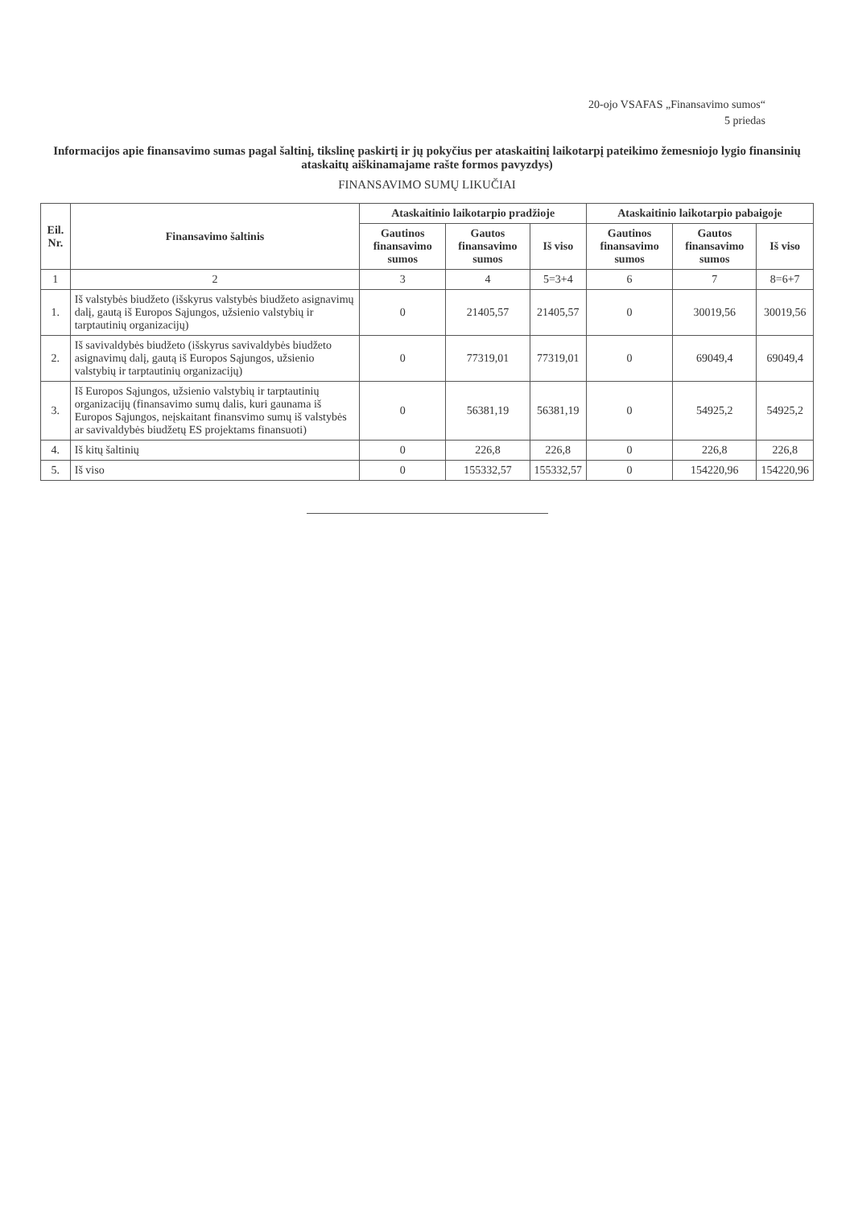20-ojo VSAFAS „Finansavimo sumos“
5 priedas
Informacijos apie finansavimo sumas pagal šaltinį, tikslinę paskirtį ir jų pokyčius per ataskaitinį laikotarpį pateikimo žemesniojo lygio finansinių ataskaitų aiškinamajame rašte formos pavyzdys)
FINANSAVIMO SUMŲ LIKUČIAI
| Eil. Nr. | Finansavimo šaltinis | Ataskaitinio laikotarpio pradžioje | | | Ataskaitinio laikotarpio pabaigoje | | |
| --- | --- | --- | --- | --- | --- | --- | --- |
| | | Gautinos finansavimo sumos | Gautos finansavimo sumos | Iš viso | Gautinos finansavimo sumos | Gautos finansavimo sumos | Iš viso |
| 1 | 2 | 3 | 4 | 5=3+4 | 6 | 7 | 8=6+7 |
| 1. | Iš valstybės biudžeto (išskyrus valstybės biudžeto asignavimų dalį, gautą iš Europos Sąjungos, užsienio valstybių ir tarptautinių organizacijų) | 0 | 21405,57 | 21405,57 | 0 | 30019,56 | 30019,56 |
| 2. | Iš savivaldybės biudžeto (išskyrus savivaldybės biudžeto asignavimų dalį, gautą iš Europos Sąjungos, užsienio valstybių ir tarptautinių organizacijų) | 0 | 77319,01 | 77319,01 | 0 | 69049,4 | 69049,4 |
| 3. | Iš Europos Sąjungos, užsienio valstybių ir tarptautinių organizacijų (finansavimo sumų dalis, kuri gaunama iš Europos Sąjungos, neįskaitant finansvimo sumų iš valstybės ar savivaldybės biudžetų ES projektams finansuoti) | 0 | 56381,19 | 56381,19 | 0 | 54925,2 | 54925,2 |
| 4. | Iš kitų šaltinių | 0 | 226,8 | 226,8 | 0 | 226,8 | 226,8 |
| 5. | Iš viso | 0 | 155332,57 | 155332,57 | 0 | 154220,96 | 154220,96 |